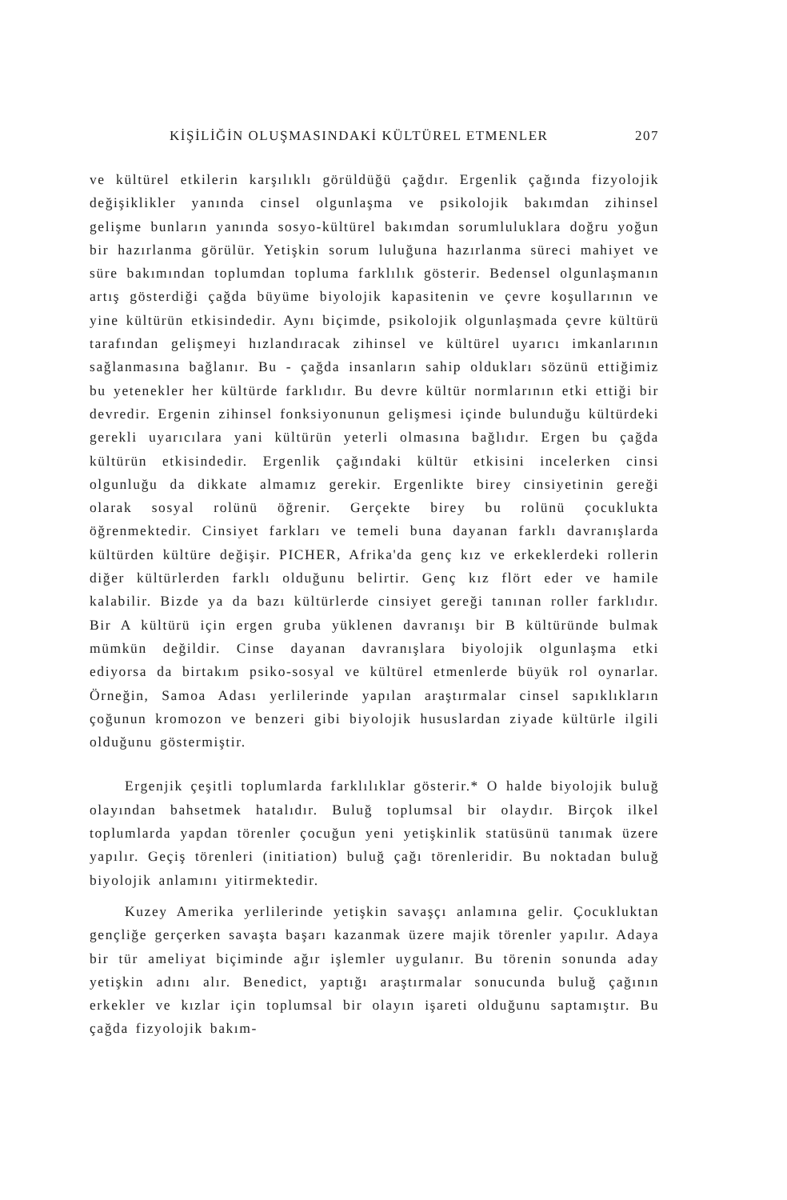KİŞİLİĞİN OLUŞMASINDAKİ KÜLTÜREL ETMENLER 207
ve kültürel etkilerin karşılıklı görüldüğü çağdır. Ergenlik çağında fizyolojik değişiklikler yanında cinsel olgunlaşma ve psikolojik bakımdan zihinsel gelişme bunların yanında sosyo-kültürel bakımdan sorumluluklara doğru yoğun bir hazırlanma görülür. Yetişkin sorum luluğuna hazırlanma süreci mahiyet ve süre bakımından toplumdan topluma farklılık gösterir. Bedensel olgunlaşmanın artış gösterdiği çağda büyüme biyolojik kapasitenin ve çevre koşullarının ve yine kültürün etkisindedir. Aynı biçimde, psikolojik olgunlaşmada çevre kültürü tarafından gelişmeyi hızlandıracak zihinsel ve kültürel uyarıcı imkanlarının sağlanmasına bağlanır. Bu - çağda insanların sahip oldukları sözünü ettiğimiz bu yetenekler her kültürde farklıdır. Bu devre kültür normlarının etki ettiği bir devredir. Ergenin zihinsel fonksiyonunun gelişmesi içinde bulunduğu kültürdeki gerekli uyarıcılara yani kültürün yeterli olmasına bağlıdır. Ergen bu çağda kültürün etkisindedir. Ergenlik çağındaki kültür etkisini incelerken cinsi olgunluğu da dikkate almamız gerekir. Ergenlikte birey cinsiyetinin gereği olarak sosyal rolünü öğrenir. Gerçekte birey bu rolünü çocuklukta öğrenmektedir. Cinsiyet farkları ve temeli buna dayanan farklı davranışlarda kültürden kültüre değişir. PICHER, Afrika'da genç kız ve erkeklerdeki rollerin diğer kültürlerden farklı olduğunu belirtir. Genç kız flört eder ve hamile kalabilir. Bizde ya da bazı kültürlerde cinsiyet gereği tanınan roller farklıdır. Bir A kültürü için ergen gruba yüklenen davranışı bir B kültüründe bulmak mümkün değildir. Cinse dayanan davranışlara biyolojik olgunlaşma etki ediyorsa da birtakım psiko-sosyal ve kültürel etmenlerde büyük rol oynarlar. Örneğin, Samoa Adası yerlilerinde yapılan araştırmalar cinsel sapıklıkların çoğunun kromozon ve benzeri gibi biyolojik hususlardan ziyade kültürle ilgili olduğunu göstermiştir.
Ergenjik çeşitli toplumlarda farklılıklar gösterir.* O halde biyolojik buluğ olayından bahsetmek hatalıdır. Buluğ toplumsal bir olaydır. Birçok ilkel toplumlarda yapdan törenler çocuğun yeni yetişkinlik statüsünü tanımak üzere yapılır. Geçiş törenleri (initiation) buluğ çağı törenleridir. Bu noktadan buluğ biyolojik anlamını yitirmektedir.
Kuzey Amerika yerlilerinde yetişkin savaşçı anlamına gelir. Çocukluktan gençliğe gerçerken savaşta başarı kazanmak üzere majik törenler yapılır. Adaya bir tür ameliyat biçiminde ağır işlemler uygulanır. Bu törenin sonunda aday yetişkin adını alır. Benedict, yaptığı araştırmalar sonucunda buluğ çağının erkekler ve kızlar için toplumsal bir olayın işareti olduğunu saptamıştır. Bu çağda fizyolojik bakım-